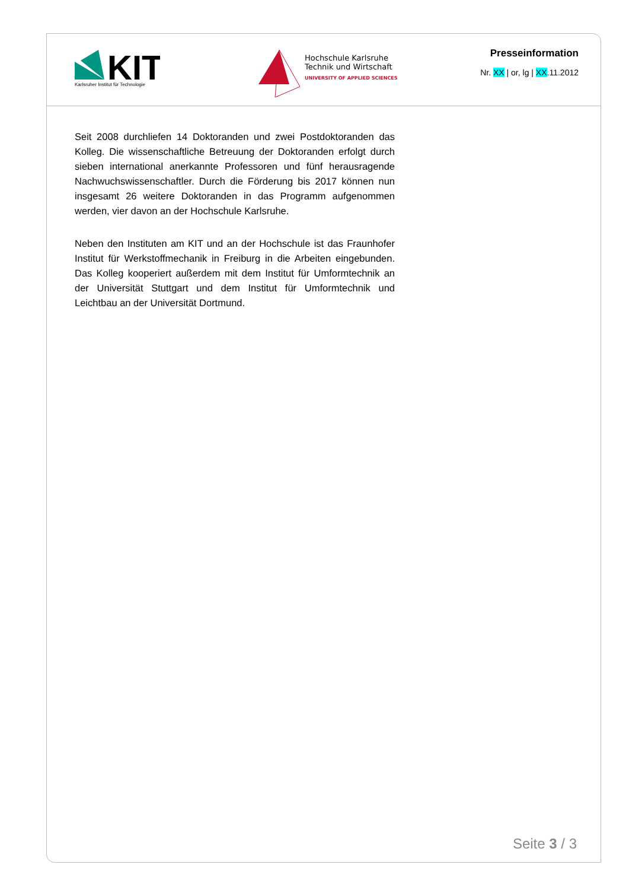KIT
Karlsruher Institut für Technologie
Hochschule Karlsruhe
Technik und Wirtschaft
UNIVERSITY OF APPLIED SCIENCES
Presseinformation
Nr. XX | or, lg | XX.11.2012
Seit 2008 durchliefen 14 Doktoranden und zwei Postdoktoranden das Kolleg. Die wissenschaftliche Betreuung der Doktoranden erfolgt durch sieben international anerkannte Professoren und fünf herausragende Nachwuchswissenschaftler. Durch die Förderung bis 2017 können nun insgesamt 26 weitere Doktoranden in das Programm aufgenommen werden, vier davon an der Hochschule Karlsruhe.
Neben den Instituten am KIT und an der Hochschule ist das Fraunhofer Institut für Werkstoffmechanik in Freiburg in die Arbeiten eingebunden. Das Kolleg kooperiert außerdem mit dem Institut für Umformtechnik an der Universität Stuttgart und dem Institut für Umformtechnik und Leichtbau an der Universität Dortmund.
Seite 3 / 3